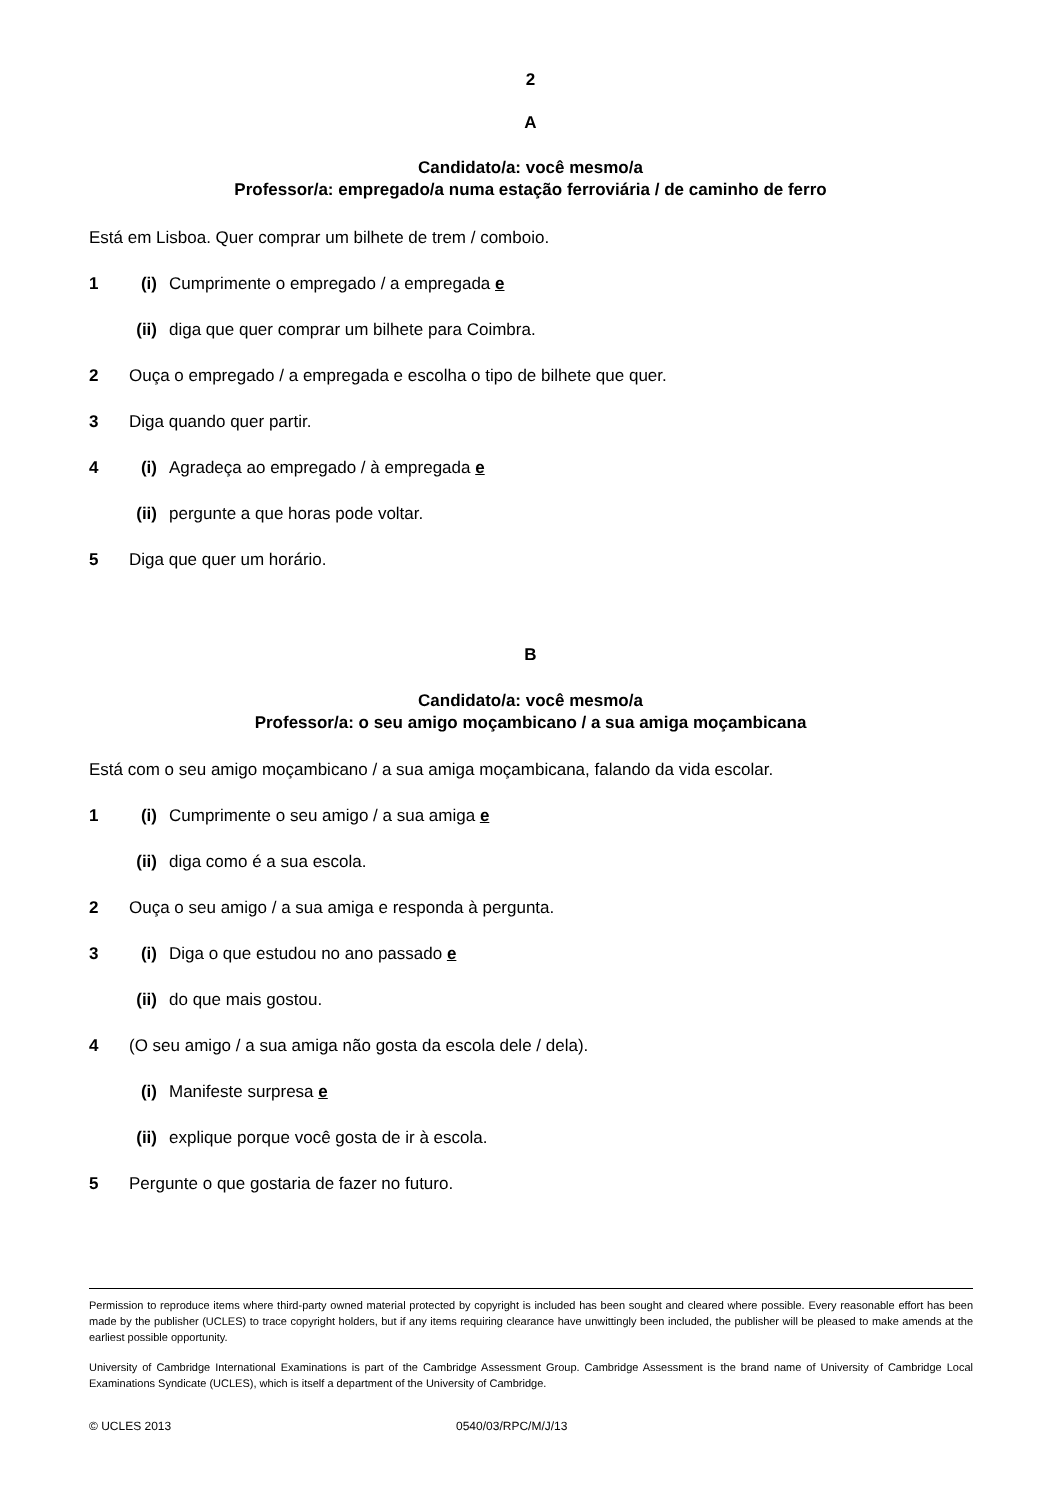2
A
Candidato/a: você mesmo/a
Professor/a: empregado/a numa estação ferroviária / de caminho de ferro
Está em Lisboa. Quer comprar um bilhete de trem / comboio.
1 (i) Cumprimente o empregado / a empregada e
(ii) diga que quer comprar um bilhete para Coimbra.
2 Ouça o empregado / a empregada e escolha o tipo de bilhete que quer.
3 Diga quando quer partir.
4 (i) Agradeça ao empregado / à empregada e
(ii) pergunte a que horas pode voltar.
5 Diga que quer um horário.
B
Candidato/a: você mesmo/a
Professor/a: o seu amigo moçambicano / a sua amiga moçambicana
Está com o seu amigo moçambicano / a sua amiga moçambicana, falando da vida escolar.
1 (i) Cumprimente o seu amigo / a sua amiga e
(ii) diga como é a sua escola.
2 Ouça o seu amigo / a sua amiga e responda à pergunta.
3 (i) Diga o que estudou no ano passado e
(ii) do que mais gostou.
4 (O seu amigo / a sua amiga não gosta da escola dele / dela).
(i) Manifeste surpresa e
(ii) explique porque você gosta de ir à escola.
5 Pergunte o que gostaria de fazer no futuro.
Permission to reproduce items where third-party owned material protected by copyright is included has been sought and cleared where possible. Every reasonable effort has been made by the publisher (UCLES) to trace copyright holders, but if any items requiring clearance have unwittingly been included, the publisher will be pleased to make amends at the earliest possible opportunity.
University of Cambridge International Examinations is part of the Cambridge Assessment Group. Cambridge Assessment is the brand name of University of Cambridge Local Examinations Syndicate (UCLES), which is itself a department of the University of Cambridge.
© UCLES 2013 0540/03/RPC/M/J/13